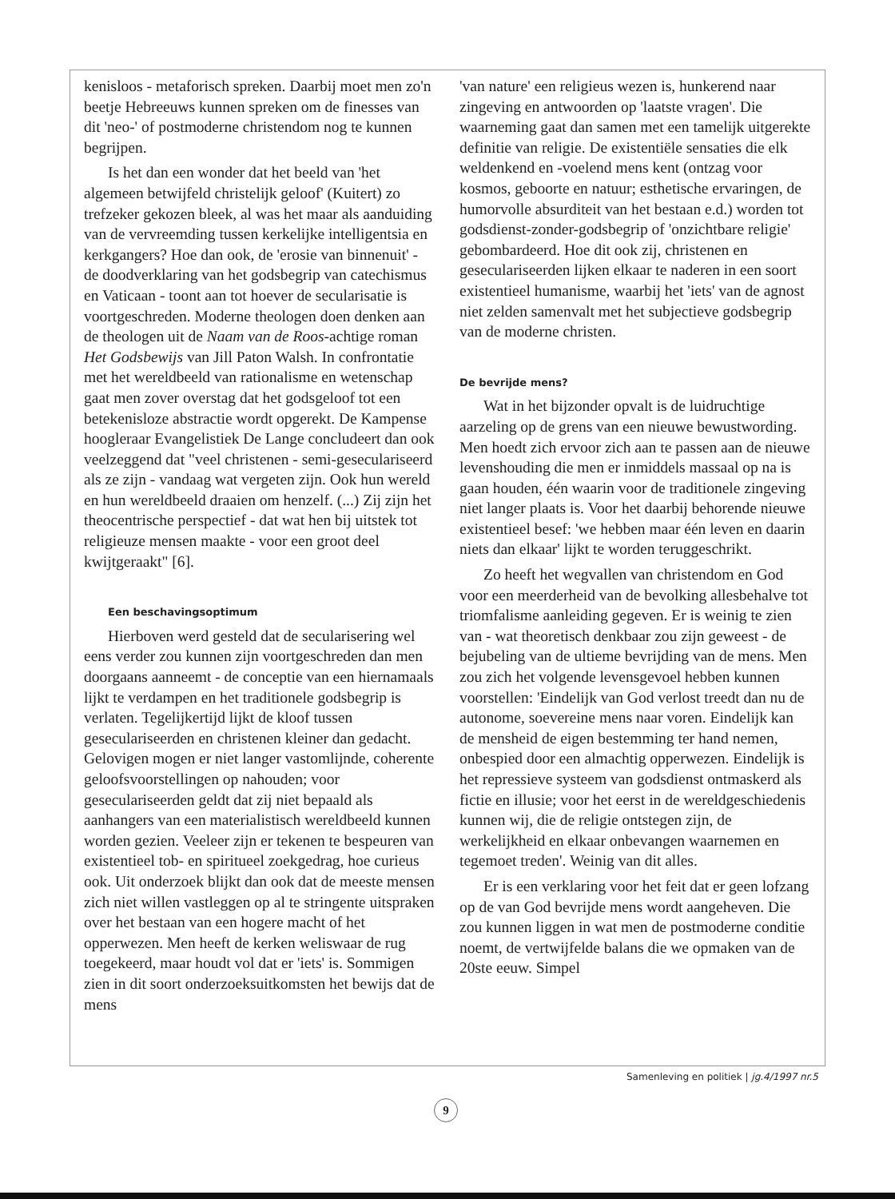kenisloos - metaforisch spreken. Daarbij moet men zo'n beetje Hebreeuws kunnen spreken om de finesses van dit 'neo-' of postmoderne christendom nog te kunnen begrijpen.
Is het dan een wonder dat het beeld van 'het algemeen betwijfeld christelijk geloof' (Kuitert) zo trefzeker gekozen bleek, al was het maar als aanduiding van de vervreemding tussen kerkelijke intelligentsia en kerkgangers? Hoe dan ook, de 'erosie van binnenuit' - de doodverklaring van het godsbegrip van catechismus en Vaticaan - toont aan tot hoever de secularisatie is voortgeschreden. Moderne theologen doen denken aan de theologen uit de Naam van de Roos-achtige roman Het Godsbewijs van Jill Paton Walsh. In confrontatie met het wereldbeeld van rationalisme en wetenschap gaat men zover overstag dat het godsgeloof tot een betekenisloze abstractie wordt opgerekt. De Kampense hoogleraar Evangelistiek De Lange concludeert dan ook veelzeggend dat "veel christenen - semi-geseculariseerd als ze zijn - vandaag wat vergeten zijn. Ook hun wereld en hun wereldbeeld draaien om henzelf. (...) Zij zijn het theocentrische perspectief - dat wat hen bij uitstek tot religieuze mensen maakte - voor een groot deel kwijtgeraakt" [6].
Een beschavingsoptimum
Hierboven werd gesteld dat de secularisering wel eens verder zou kunnen zijn voortgeschreden dan men doorgaans aanneemt - de conceptie van een hiernamaals lijkt te verdampen en het traditionele godsbegrip is verlaten. Tegelijkertijd lijkt de kloof tussen geseculariseerden en christenen kleiner dan gedacht. Gelovigen mogen er niet langer vastomlijnde, coherente geloofsvoorstellingen op nahouden; voor geseculariseerden geldt dat zij niet bepaald als aanhangers van een materialistisch wereldbeeld kunnen worden gezien. Veeleer zijn er tekenen te bespeuren van existentieel tob- en spiritueel zoekgedrag, hoe curieus ook. Uit onderzoek blijkt dan ook dat de meeste mensen zich niet willen vastleggen op al te stringente uitspraken over het bestaan van een hogere macht of het opperwezen. Men heeft de kerken weliswaar de rug toegekeerd, maar houdt vol dat er 'iets' is. Sommigen zien in dit soort onderzoeksuitkomsten het bewijs dat de mens
'van nature' een religieus wezen is, hunkerend naar zingeving en antwoorden op 'laatste vragen'. Die waarneming gaat dan samen met een tamelijk uitgerekte definitie van religie. De existentiële sensaties die elk weldenkend en -voelend mens kent (ontzag voor kosmos, geboorte en natuur; esthetische ervaringen, de humorvolle absurditeit van het bestaan e.d.) worden tot godsdienst-zonder-godsbegrip of 'onzichtbare religie' gebombardeerd. Hoe dit ook zij, christenen en geseculariseerden lijken elkaar te naderen in een soort existentieel humanisme, waarbij het 'iets' van de agnost niet zelden samenvalt met het subjectieve godsbegrip van de moderne christen.
De bevrijde mens?
Wat in het bijzonder opvalt is de luidruchtige aarzeling op de grens van een nieuwe bewustwording. Men hoedt zich ervoor zich aan te passen aan de nieuwe levenshouding die men er inmiddels massaal op na is gaan houden, één waarin voor de traditionele zingeving niet langer plaats is. Voor het daarbij behorende nieuwe existentieel besef: 'we hebben maar één leven en daarin niets dan elkaar' lijkt te worden teruggeschrikt.
Zo heeft het wegvallen van christendom en God voor een meerderheid van de bevolking allesbehalve tot triomfalisme aanleiding gegeven. Er is weinig te zien van - wat theoretisch denkbaar zou zijn geweest - de bejubeling van de ultieme bevrijding van de mens. Men zou zich het volgende levensgevoel hebben kunnen voorstellen: 'Eindelijk van God verlost treedt dan nu de autonome, soevereine mens naar voren. Eindelijk kan de mensheid de eigen bestemming ter hand nemen, onbespied door een almachtig opperwezen. Eindelijk is het repressieve systeem van godsdienst ontmaskerd als fictie en illusie; voor het eerst in de wereldgeschiedenis kunnen wij, die de religie ontstegen zijn, de werkelijkheid en elkaar onbevangen waarnemen en tegemoet treden'. Weinig van dit alles.
Er is een verklaring voor het feit dat er geen lofzang op de van God bevrijde mens wordt aangeheven. Die zou kunnen liggen in wat men de postmoderne conditie noemt, de vertwijfelde balans die we opmaken van de 20ste eeuw. Simpel
Samenleving en politiek | jg.4/1997 nr.5
9